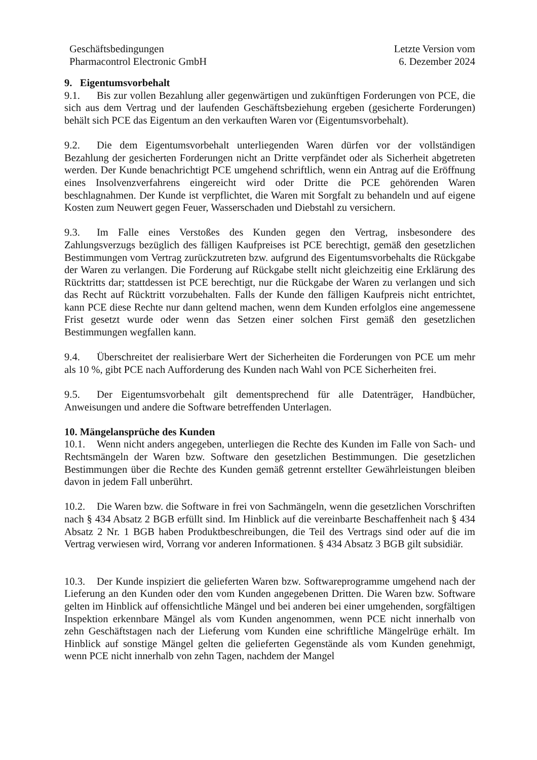Geschäftsbedingungen
Pharmacontrol Electronic GmbH
Letzte Version vom
6. Dezember 2024
9. Eigentumsvorbehalt
9.1. Bis zur vollen Bezahlung aller gegenwärtigen und zukünftigen Forderungen von PCE, die sich aus dem Vertrag und der laufenden Geschäftsbeziehung ergeben (gesicherte Forderungen) behält sich PCE das Eigentum an den verkauften Waren vor (Eigentumsvorbehalt).
9.2. Die dem Eigentumsvorbehalt unterliegenden Waren dürfen vor der vollständigen Bezahlung der gesicherten Forderungen nicht an Dritte verpfändet oder als Sicherheit abgetreten werden. Der Kunde benachrichtigt PCE umgehend schriftlich, wenn ein Antrag auf die Eröffnung eines Insolvenzverfahrens eingereicht wird oder Dritte die PCE gehörenden Waren beschlagnahmen. Der Kunde ist verpflichtet, die Waren mit Sorgfalt zu behandeln und auf eigene Kosten zum Neuwert gegen Feuer, Wasserschaden und Diebstahl zu versichern.
9.3. Im Falle eines Verstoßes des Kunden gegen den Vertrag, insbesondere des Zahlungsverzugs bezüglich des fälligen Kaufpreises ist PCE berechtigt, gemäß den gesetzlichen Bestimmungen vom Vertrag zurückzutreten bzw. aufgrund des Eigentumsvorbehalts die Rückgabe der Waren zu verlangen. Die Forderung auf Rückgabe stellt nicht gleichzeitig eine Erklärung des Rücktritts dar; stattdessen ist PCE berechtigt, nur die Rückgabe der Waren zu verlangen und sich das Recht auf Rücktritt vorzubehalten. Falls der Kunde den fälligen Kaufpreis nicht entrichtet, kann PCE diese Rechte nur dann geltend machen, wenn dem Kunden erfolglos eine angemessene Frist gesetzt wurde oder wenn das Setzen einer solchen First gemäß den gesetzlichen Bestimmungen wegfallen kann.
9.4. Überschreitet der realisierbare Wert der Sicherheiten die Forderungen von PCE um mehr als 10 %, gibt PCE nach Aufforderung des Kunden nach Wahl von PCE Sicherheiten frei.
9.5. Der Eigentumsvorbehalt gilt dementsprechend für alle Datenträger, Handbücher, Anweisungen und andere die Software betreffenden Unterlagen.
10. Mängelansprüche des Kunden
10.1. Wenn nicht anders angegeben, unterliegen die Rechte des Kunden im Falle von Sach- und Rechtsmängeln der Waren bzw. Software den gesetzlichen Bestimmungen. Die gesetzlichen Bestimmungen über die Rechte des Kunden gemäß getrennt erstellter Gewährleistungen bleiben davon in jedem Fall unberührt.
10.2. Die Waren bzw. die Software in frei von Sachmängeln, wenn die gesetzlichen Vorschriften nach § 434 Absatz 2 BGB erfüllt sind. Im Hinblick auf die vereinbarte Beschaffenheit nach § 434 Absatz 2 Nr. 1 BGB haben Produktbeschreibungen, die Teil des Vertrags sind oder auf die im Vertrag verwiesen wird, Vorrang vor anderen Informationen. § 434 Absatz 3 BGB gilt subsidiär.
10.3. Der Kunde inspiziert die gelieferten Waren bzw. Softwareprogramme umgehend nach der Lieferung an den Kunden oder den vom Kunden angegebenen Dritten. Die Waren bzw. Software gelten im Hinblick auf offensichtliche Mängel und bei anderen bei einer umgehenden, sorgfältigen Inspektion erkennbare Mängel als vom Kunden angenommen, wenn PCE nicht innerhalb von zehn Geschäftstagen nach der Lieferung vom Kunden eine schriftliche Mängelrüge erhält. Im Hinblick auf sonstige Mängel gelten die gelieferten Gegenstände als vom Kunden genehmigt, wenn PCE nicht innerhalb von zehn Tagen, nachdem der Mangel